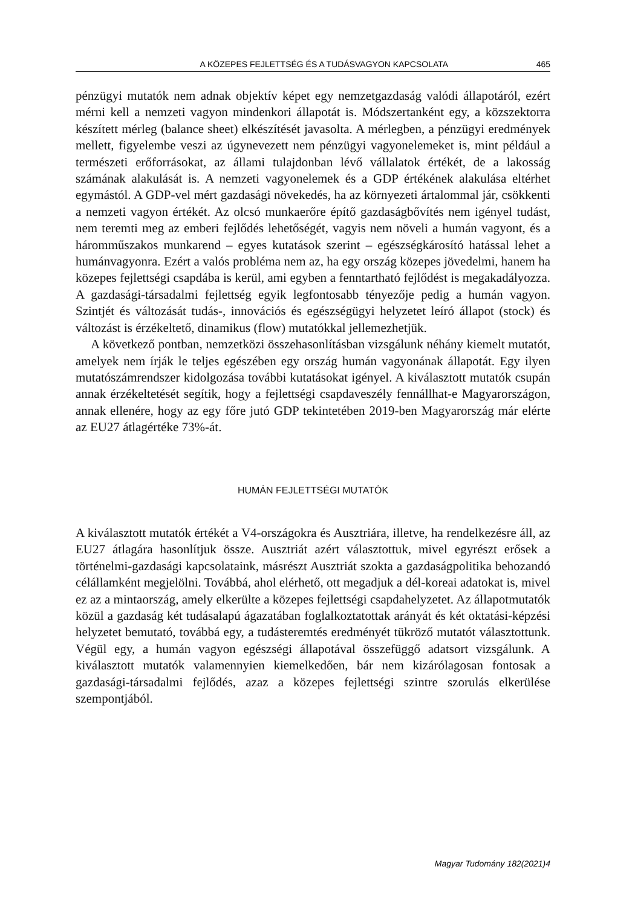A KÖZEPES FEJLETTSÉG ÉS A TUDÁSVAGYON KAPCSOLATA 465
pénzügyi mutatók nem adnak objektív képet egy nemzetgazdaság valódi állapotáról, ezért mérni kell a nemzeti vagyon mindenkori állapotát is. Módszertanként egy, a közszektorra készített mérleg (balance sheet) elkészítését javasolta. A mérlegben, a pénzügyi eredmények mellett, figyelembe veszi az úgynevezett nem pénzügyi vagyonelemeket is, mint például a természeti erőforrásokat, az állami tulajdonban lévő vállalatok értékét, de a lakosság számának alakulását is. A nemzeti vagyonelemek és a GDP értékének alakulása eltérhet egymástól. A GDP-vel mért gazdasági növekedés, ha az környezeti ártalommal jár, csökkenti a nemzeti vagyon értékét. Az olcsó munkaerőre építő gazdaságbővítés nem igényel tudást, nem teremti meg az emberi fejlődés lehetőségét, vagyis nem növeli a humán vagyont, és a háromműszakos munkarend – egyes kutatások szerint – egészségkárosító hatással lehet a humánvagyonra. Ezért a valós probléma nem az, ha egy ország közepes jövedelmi, hanem ha közepes fejlettségi csapdába is kerül, ami egyben a fenntartható fejlődést is megakadályozza. A gazdasági-társadalmi fejlettség egyik legfontosabb tényezője pedig a humán vagyon. Szintjét és változását tudás-, innovációs és egészségügyi helyzetet leíró állapot (stock) és változást is érzékeltető, dinamikus (flow) mutatókkal jellemezhetjük.
A következő pontban, nemzetközi összehasonlításban vizsgálunk néhány kiemelt mutatót, amelyek nem írják le teljes egészében egy ország humán vagyonának állapotát. Egy ilyen mutatószámrendszer kidolgozása további kutatásokat igényel. A kiválasztott mutatók csupán annak érzékeltetését segítik, hogy a fejlettségi csapdaveszély fennállhat-e Magyarországon, annak ellenére, hogy az egy főre jutó GDP tekintetében 2019-ben Magyarország már elérte az EU27 átlagértéke 73%-át.
HUMÁN FEJLETTSÉGI MUTATÓK
A kiválasztott mutatók értékét a V4-országokra és Ausztriára, illetve, ha rendelkezésre áll, az EU27 átlagára hasonlítjuk össze. Ausztriát azért választottuk, mivel egyrészt erősek a történelmi-gazdasági kapcsolataink, másrészt Ausztriát szokta a gazdaságpolitika behozandó célállamként megjelölni. Továbbá, ahol elérhető, ott megadjuk a dél-koreai adatokat is, mivel ez az a mintaország, amely elkerülte a közepes fejlettségi csapdahelyzetet. Az állapotmutatók közül a gazdaság két tudásalapú ágazatában foglalkoztatottak arányát és két oktatási-képzési helyzetet bemutató, továbbá egy, a tudásteremtés eredményét tükröző mutatót választottunk. Végül egy, a humán vagyon egészségi állapotával összefüggő adatsort vizsgálunk. A kiválasztott mutatók valamennyien kiemelkedően, bár nem kizárólagosan fontosak a gazdasági-társadalmi fejlődés, azaz a közepes fejlettségi szintre szorulás elkerülése szempontjából.
Magyar Tudomány 182(2021)4